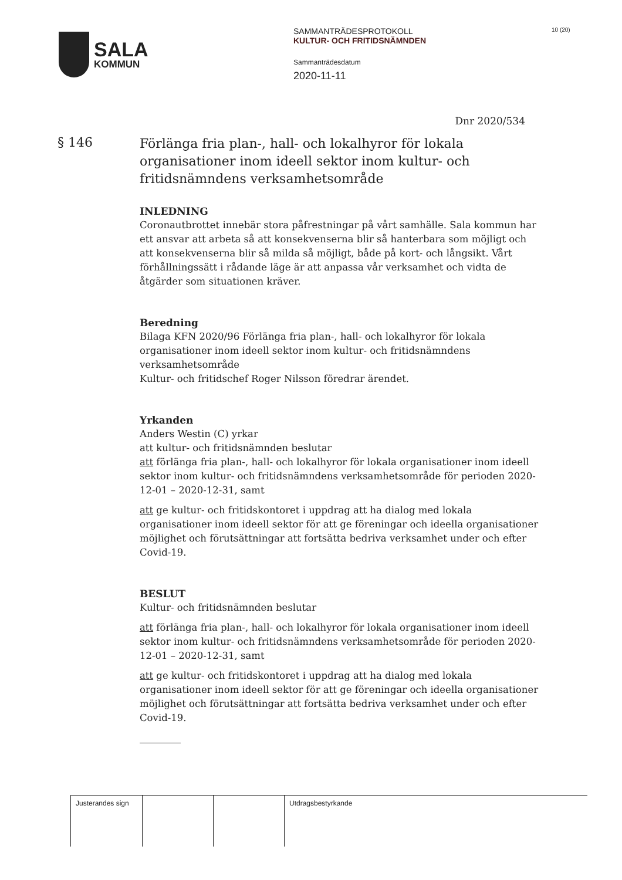SALA
KOMMUN
SAMMANTRÄDESPROTOKOLL
KULTUR- OCH FRITIDSNÄMNDEN
Sammanträdesdatum
2020-11-11
10 (20)
Dnr 2020/534
§ 146
Förlänga fria plan-, hall- och lokalhyror för lokala organisationer inom ideell sektor inom kultur- och fritidsnämndens verksamhetsområde
INLEDNING
Coronautbrottet innebär stora påfrestningar på vårt samhälle. Sala kommun har ett ansvar att arbeta så att konsekvenserna blir så hanterbara som möjligt och att konsekvenserna blir så milda så möjligt, både på kort- och långsikt. Vårt förhållningssätt i rådande läge är att anpassa vår verksamhet och vidta de åtgärder som situationen kräver.
Beredning
Bilaga KFN 2020/96 Förlänga fria plan-, hall- och lokalhyror för lokala organisationer inom ideell sektor inom kultur- och fritidsnämndens verksamhetsområde
Kultur- och fritidschef Roger Nilsson föredrar ärendet.
Yrkanden
Anders Westin (C) yrkar
att kultur- och fritidsnämnden beslutar
att förlänga fria plan-, hall- och lokalhyror för lokala organisationer inom ideell sektor inom kultur- och fritidsnämndens verksamhetsområde för perioden 2020-12-01 – 2020-12-31, samt
att ge kultur- och fritidskontoret i uppdrag att ha dialog med lokala organisationer inom ideell sektor för att ge föreningar och ideella organisationer möjlighet och förutsättningar att fortsätta bedriva verksamhet under och efter Covid-19.
BESLUT
Kultur- och fritidsnämnden beslutar
att förlänga fria plan-, hall- och lokalhyror för lokala organisationer inom ideell sektor inom kultur- och fritidsnämndens verksamhetsområde för perioden 2020-12-01 – 2020-12-31, samt
att ge kultur- och fritidskontoret i uppdrag att ha dialog med lokala organisationer inom ideell sektor för att ge föreningar och ideella organisationer möjlighet och förutsättningar att fortsätta bedriva verksamhet under och efter Covid-19.
| Justerandes sign | | | Utdragsbestyrkande |